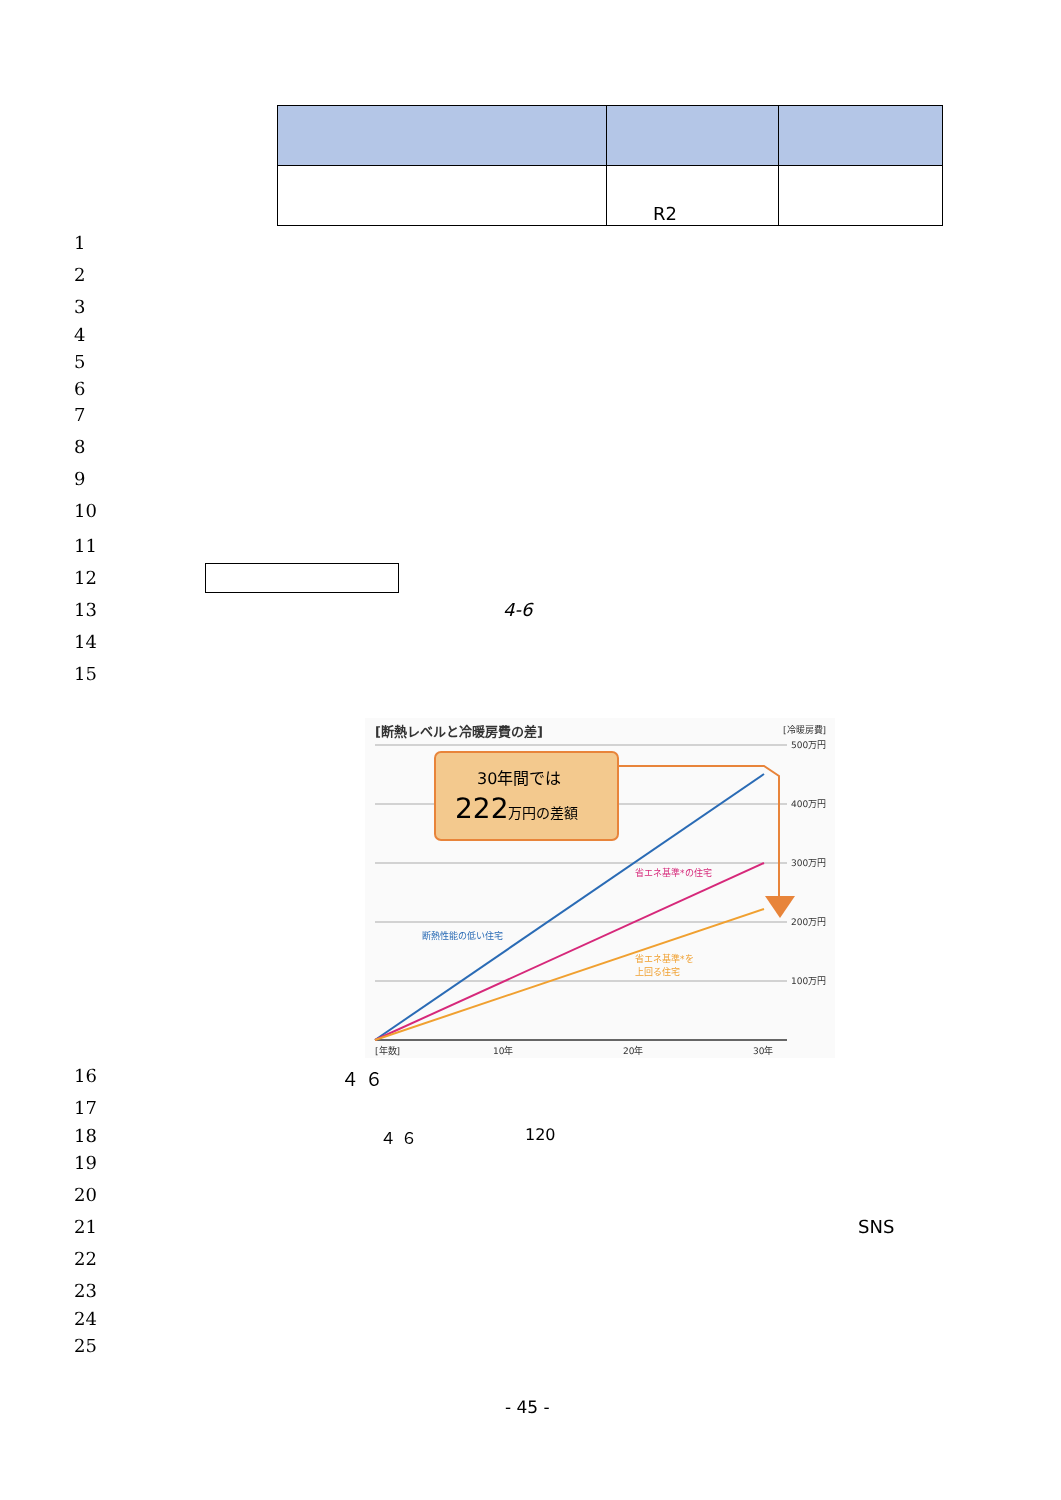| | R2 | |
1
2
3
4
5
6
7
8
9
10
11
12
13 4-6
14
15
[断熱レベルと冷暖房費の差]
[冷暖房費]
500万円
400万円
300万円
200万円
100万円
[年数]
10年
20年
30年
30年間では
222万円の差額
断熱性能の低い住宅
省エネ基準*の住宅
省エネ基準*を
上回る住宅
16 ４ ６
17
18 ４ ６ 120
19
20
21 SNS
22
23
24
25
- 45 -